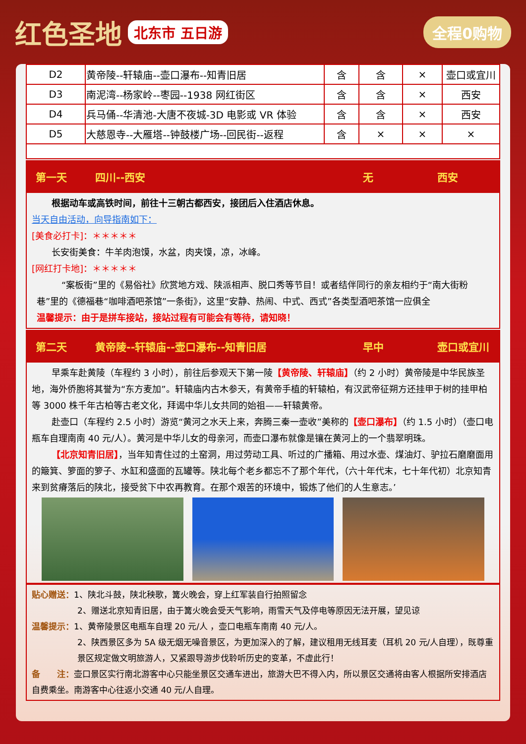红色圣地 北东市 五日游 全程0购物
| D2 | 黄帝陵--轩辕庙--壶口瀑布--知青旧居 | 含 | 含 | × | 壶口或宜川 |
| D3 | 南泥湾--杨家岭--枣园--1938 网红街区 | 含 | 含 | × | 西安 |
| D4 | 兵马俑--华清池-大唐不夜城-3D 电影或 VR 体验 | 含 | 含 | × | 西安 |
| D5 | 大慈恩寺--大雁塔--钟鼓楼广场--回民街--返程 | 含 | × | × | × |
第一天 四川--西安 无 西安
根据动车或高铁时间，前往十三朝古都西安，接团后入住酒店休息。
当天自由活动，向导指南如下：
[美食必打卡]：＊＊＊＊＊
长安街美食：牛羊肉泡馍，水盆，肉夹馍，凉，冰峰。
[网红打卡地]：＊＊＊＊＊
“案板街”里的《易俗社》欣赏地方戏、陕派相声、脱口秀等节目！或者结伴同行的亲友相约于“南大街粉巷”里的《德福巷“咖啡酒吧茶馆”一条街》，这里“安静、热闹、中式、西式”各类型酒吧茶馆一应俱全
温馨提示：由于是拼车接站，接站过程有可能会有等待，请知晓！
第二天 黄帝陵--轩辕庙--壶口瀑布--知青旧居 早中 壶口或宜川
早乘车赴黄陵（车程约 3 小时），前往后参观天下第一陵【黄帝陵、轩辕庙】（约 2 小时）黄帝陵是中华民族圣地，海外侨胞将其誉为“东方麦加”。轩辕庙内古木参天，有黄帝手植的轩辕柏，有汉武帝征朔方还挂甲于树的挂甲柏等 3000 株千年古柏等古老文化，拜谒中华儿女共同的始祖——轩辕黄帝。
赴壶口（车程约 2.5 小时）游览“黄河之水天上来，奔腾三秦一壶收”美称的【壶口瀑布】（约 1.5 小时）（壶口电瓶车自理南南 40 元/人）。黄河是中华儿女的母亲河，而壶口瀑布就像是镶在黄河上的一个翡翠明珠。
【北京知青旧居】，当年知青住过的土窑洞，用过劳动工具、听过的广播箱、用过水壶、煤油灯、驴拉石磨磨面用的簸箕、箩面的箩子、水缸和盛面的瓦罐等。陕北每个老乡都忘不了那个年代，（六十年代末，七十年代初）北京知青来到贫瘠落后的陕北，接受贫下中农再教育。在那个艰苦的环境中，锻炼了他们的人生意志。’
贴心赠送：1、陕北斗鼓，陕北秧歌，篝火晚会，穿上红军装自行拍照留念
2、赠送北京知青旧居，由于篝火晚会受天气影响，雨雪天气及停电等原因无法开展，望见谅
温馨提示：1、黄帝陵景区电瓶车自理 20 元/人 ，壶口电瓶车南南 40 元/人。
2、陕西景区多为 5A 级无烟无噪音景区，为更加深入的了解，建议租用无线耳麦（耳机 20 元/人自理），既尊重景区规定做文明旅游人，又紧跟导游步伐聆听历史的变革，不虚此行！
备　　注：壶口景区实行南北游客中心只能坐景区交通车进出，旅游大巴不得入内，所以景区交通将由客人根据所安排酒店自费乘坐。南游客中心往返小交通 40 元/人自理。